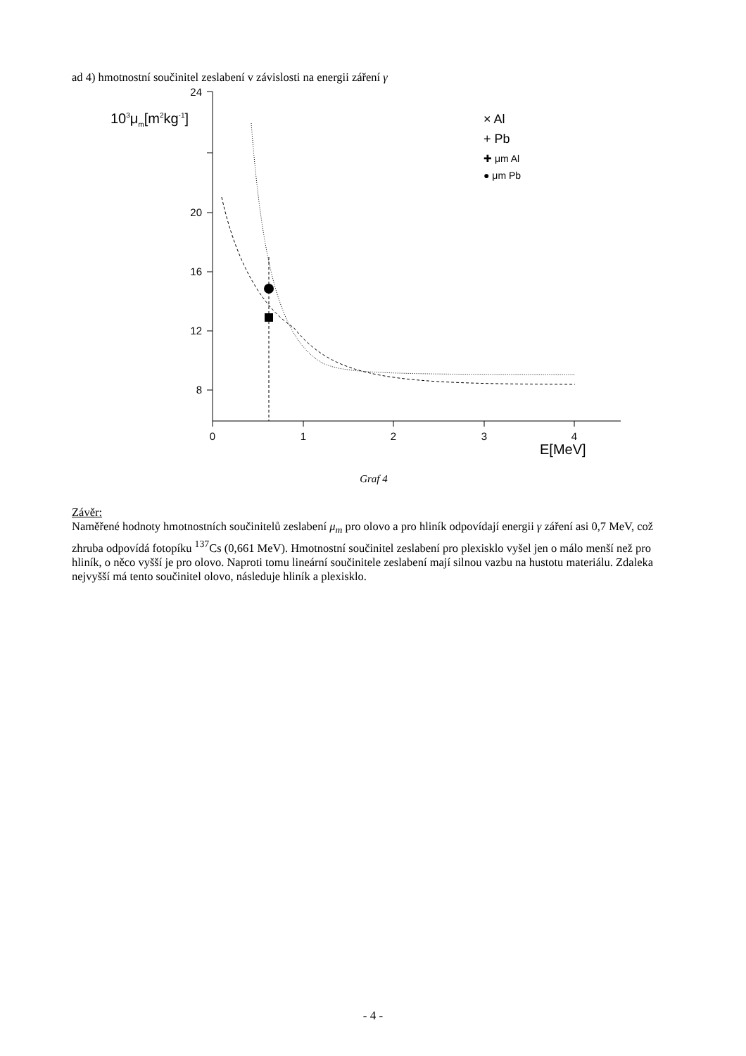ad 4) hmotnostní součinitel zeslabení v závislosti na energii záření γ
24
20
16
12
8
0
1
2
3
4
E[MeV]
103μm[m2kg-1]
× Al
+ Pb
✚ μm Al
● μm Pb
Graf 4
Závěr:
Naměřené hodnoty hmotnostních součinitelů zeslabení μ<sub>m</sub> pro olovo a pro hliník odpovídají energii γ záření asi 0,7 MeV, což zhruba odpovídá fotopíku <sup>137</sup>Cs (0,661 MeV). Hmotnostní součinitel zeslabení pro plexisklo vyšel jen o málo menší než pro hliník, o něco vyšší je pro olovo. Naproti tomu lineární součinitele zeslabení mají silnou vazbu na hustotu materiálu. Zdaleka nejvyšší má tento součinitel olovo, následuje hliník a plexisklo.
- 4 -